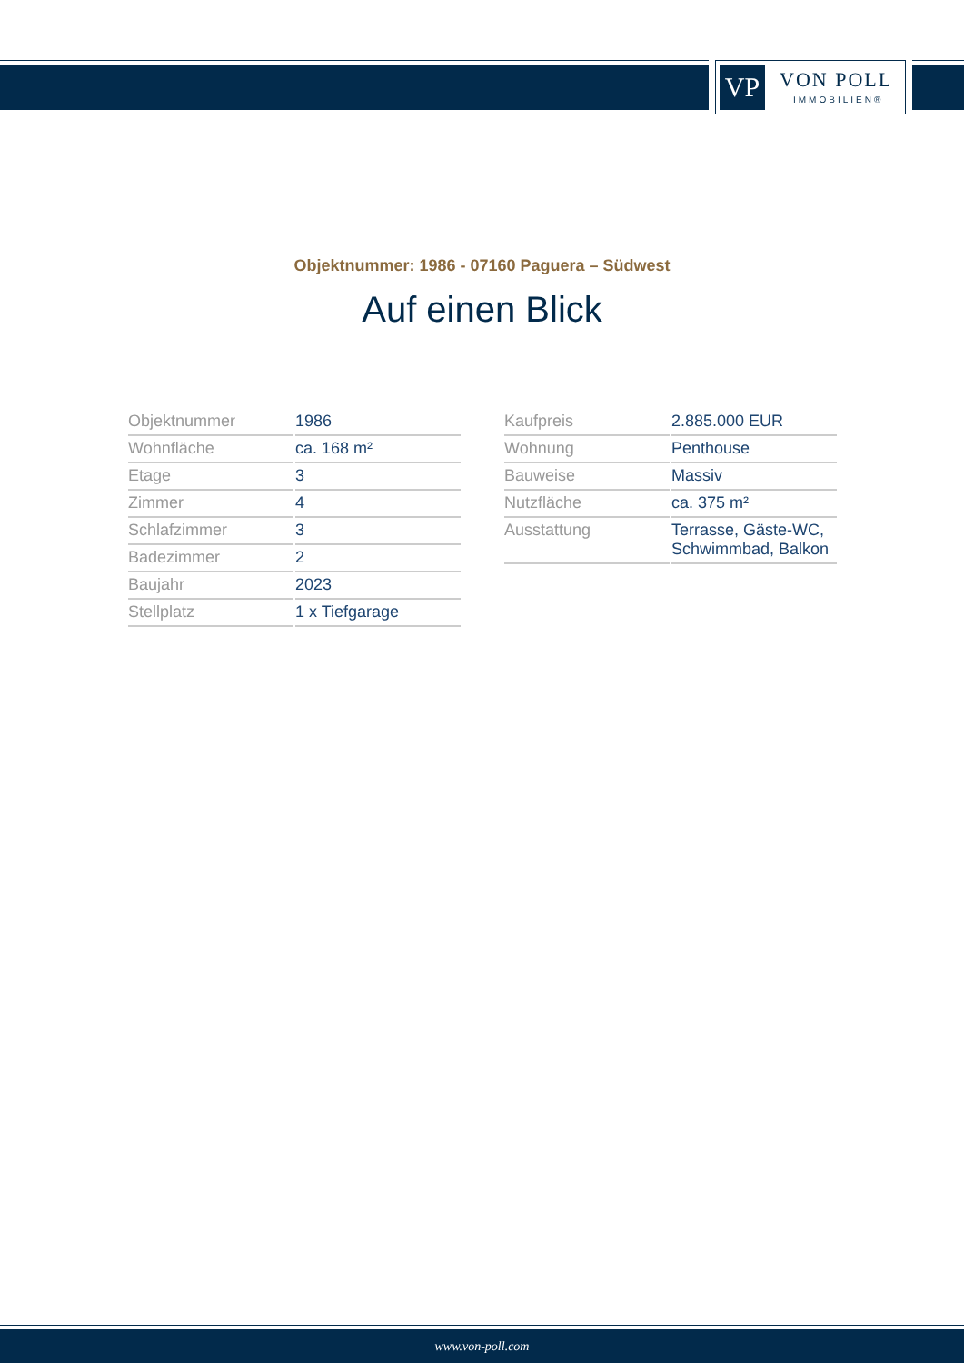VP VON POLL
IMMOBILIEN®
Objektnummer: 1986 - 07160 Paguera – Südwest
Auf einen Blick
| Objektnummer | 1986 |
| Wohnfläche | ca. 168 m² |
| Etage | 3 |
| Zimmer | 4 |
| Schlafzimmer | 3 |
| Badezimmer | 2 |
| Baujahr | 2023 |
| Stellplatz | 1 x Tiefgarage |
| Kaufpreis | 2.885.000 EUR |
| Wohnung | Penthouse |
| Bauweise | Massiv |
| Nutzfläche | ca. 375 m² |
| Ausstattung | Terrasse, Gäste-WC, Schwimmbad, Balkon |
www.von-poll.com